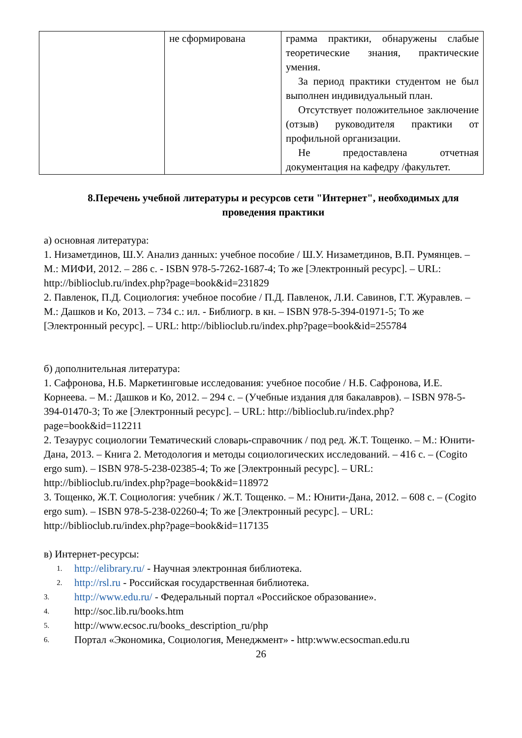| | не сформирована | грамма практики, обнаружены слабые теоретические знания, практические умения. За период практики студентом не был выполнен индивидуальный план. Отсутствует положительное заключение (отзыв) руководителя практики от профильной организации. Не предоставлена отчетная документация на кафедру /факультет. |
8.Перечень учебной литературы и ресурсов сети "Интернет", необходимых для проведения практики
а) основная литература:
1. Низаметдинов, Ш.У. Анализ данных: учебное пособие / Ш.У. Низаметдинов, В.П. Румянцев. – М.: МИФИ, 2012. – 286 с. - ISBN 978-5-7262-1687-4; То же [Электронный ресурс]. – URL: http://biblioclub.ru/index.php?page=book&id=231829
2. Павленок, П.Д. Социология: учебное пособие / П.Д. Павленок, Л.И. Савинов, Г.Т. Журавлев. – М.: Дашков и Ко, 2013. – 734 с.: ил. - Библиогр. в кн. – ISBN 978-5-394-01971-5; То же [Электронный ресурс]. – URL: http://biblioclub.ru/index.php?page=book&id=255784
б) дополнительная литература:
1. Сафронова, Н.Б. Маркетинговые исследования: учебное пособие / Н.Б. Сафронова, И.Е. Корнеева. – М.: Дашков и Ко, 2012. – 294 с. – (Учебные издания для бакалавров). – ISBN 978-5-394-01470-3; То же [Электронный ресурс]. – URL: http://biblioclub.ru/index.php?page=book&id=112211
2. Тезаурус социологии Тематический словарь-справочник / под ред. Ж.Т. Тощенко. – М.: Юнити-Дана, 2013. – Книга 2. Методология и методы социологических исследований. – 416 с. – (Cogito ergo sum). – ISBN 978-5-238-02385-4; То же [Электронный ресурс]. – URL: http://biblioclub.ru/index.php?page=book&id=118972
3. Тощенко, Ж.Т. Социология: учебник / Ж.Т. Тощенко. – М.: Юнити-Дана, 2012. – 608 с. – (Cogito ergo sum). – ISBN 978-5-238-02260-4; То же [Электронный ресурс]. – URL: http://biblioclub.ru/index.php?page=book&id=117135
в) Интернет-ресурсы:
1. http://elibrary.ru/ - Научная электронная библиотека.
2. http://rsl.ru - Российская государственная библиотека.
3. http://www.edu.ru/ - Федеральный портал «Российское образование».
4. http://soc.lib.ru/books.htm
5. http://www.ecsoc.ru/books_description_ru/php
6. Портал «Экономика, Социология, Менеджмент» - http:www.ecsocman.edu.ru
26